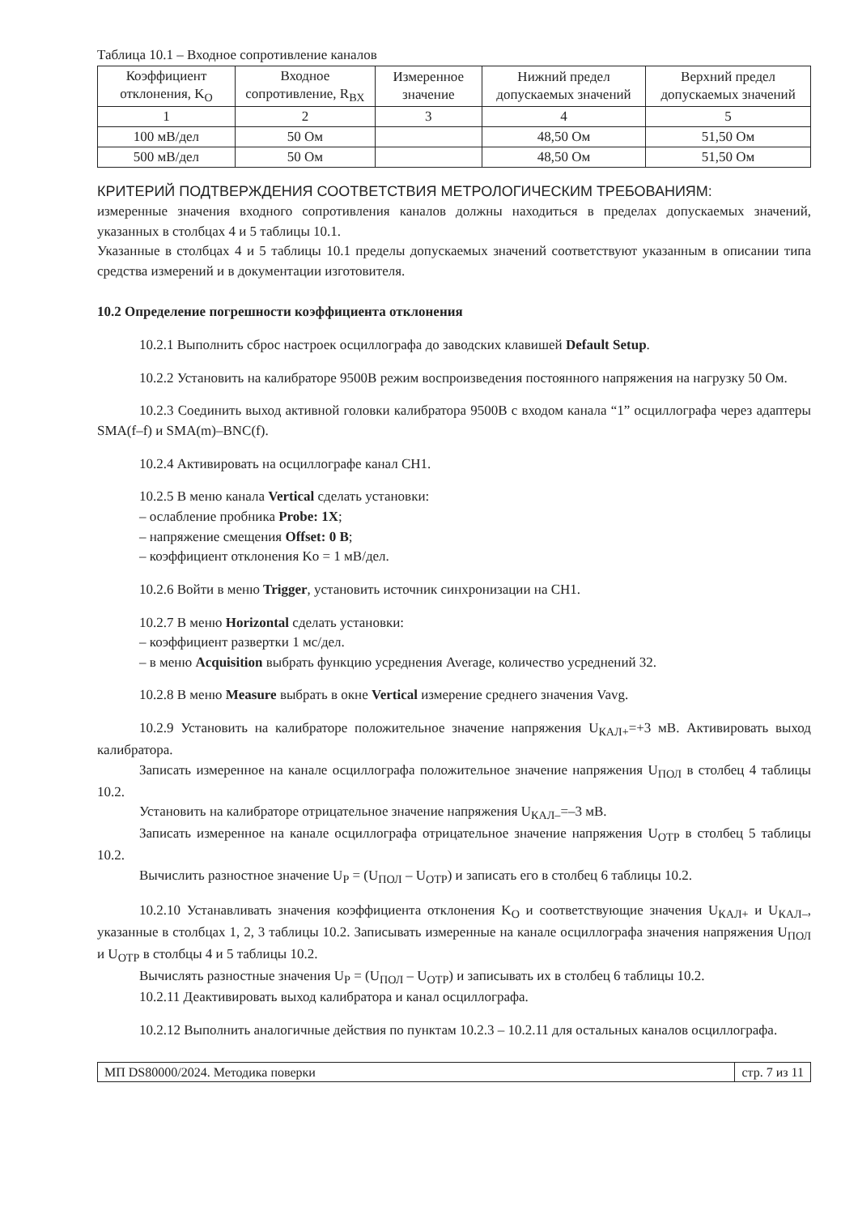Таблица 10.1 – Входное сопротивление каналов
| Коэффициент отклонения, K<sub>O</sub> | Входное сопротивление, R<sub>ВХ</sub> | Измеренное значение | Нижний предел допускаемых значений | Верхний предел допускаемых значений |
| --- | --- | --- | --- | --- |
| 1 | 2 | 3 | 4 | 5 |
| 100 мВ/дел | 50 Ом | | 48,50 Ом | 51,50 Ом |
| 500 мВ/дел | 50 Ом | | 48,50 Ом | 51,50 Ом |
КРИТЕРИЙ ПОДТВЕРЖДЕНИЯ СООТВЕТСТВИЯ МЕТРОЛОГИЧЕСКИМ ТРЕБОВАНИЯМ:
измеренные значения входного сопротивления каналов должны находиться в пределах допускаемых значений, указанных в столбцах 4 и 5 таблицы 10.1.
Указанные в столбцах 4 и 5 таблицы 10.1 пределы допускаемых значений соответствуют указанным в описании типа средства измерений и в документации изготовителя.
10.2 Определение погрешности коэффициента отклонения
10.2.1 Выполнить сброс настроек осциллографа до заводских клавишей Default Setup.
10.2.2 Установить на калибраторе 9500B режим воспроизведения постоянного напряжения на нагрузку 50 Ом.
10.2.3 Соединить выход активной головки калибратора 9500B с входом канала “1” осциллографа через адаптеры SMA(f–f) и SMA(m)–BNC(f).
10.2.4 Активировать на осциллографе канал CH1.
10.2.5 В меню канала Vertical сделать установки:
– ослабление пробника Probe: 1X;
– напряжение смещения Offset: 0 В;
– коэффициент отклонения Ko = 1 мВ/дел.
10.2.6 Войти в меню Trigger, установить источник синхронизации на CH1.
10.2.7 В меню Horizontal сделать установки:
– коэффициент развертки 1 мс/дел.
– в меню Acquisition выбрать функцию усреднения Average, количество усреднений 32.
10.2.8 В меню Measure выбрать в окне Vertical измерение среднего значения Vavg.
10.2.9 Установить на калибраторе положительное значение напряжения U<sub>КАЛ+</sub>=+3 мВ. Активировать выход калибратора.
Записать измеренное на канале осциллографа положительное значение напряжения U<sub>ПОЛ</sub> в столбец 4 таблицы 10.2.
Установить на калибраторе отрицательное значение напряжения U<sub>КАЛ–</sub>=–3 мВ.
Записать измеренное на канале осциллографа отрицательное значение напряжения U<sub>ОТР</sub> в столбец 5 таблицы 10.2.
Вычислить разностное значение U<sub>Р</sub> = (U<sub>ПОЛ</sub> – U<sub>ОТР</sub>) и записать его в столбец 6 таблицы 10.2.
10.2.10 Устанавливать значения коэффициента отклонения K<sub>O</sub> и соответствующие значения U<sub>КАЛ+</sub> и U<sub>КАЛ–</sub>, указанные в столбцах 1, 2, 3 таблицы 10.2. Записывать измеренные на канале осциллографа значения напряжения U<sub>ПОЛ</sub> и U<sub>ОТР</sub> в столбцы 4 и 5 таблицы 10.2.
Вычислять разностные значения U<sub>Р</sub> = (U<sub>ПОЛ</sub> – U<sub>ОТР</sub>) и записывать их в столбец 6 таблицы 10.2.
10.2.11 Деактивировать выход калибратора и канал осциллографа.
10.2.12 Выполнить аналогичные действия по пунктам 10.2.3 – 10.2.11 для остальных каналов осциллографа.
МП DS80000/2024. Методика поверки стр. 7 из 11